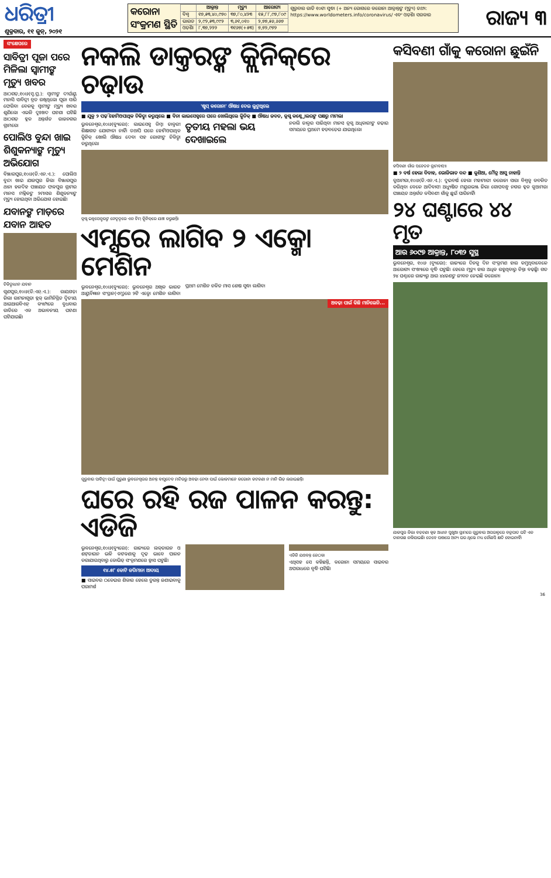ଧରିତ୍ରୀ
ଶୁକ୍ରବାର, ୧୧ ଜୁନ୍, ୨୦୨୧
କରୋନା ସଂକ୍ରମଣ ସ୍ଥିତି
| | ଆକ୍ରାନ୍ତ | ମୃତ୍ୟୁ | ଆରୋଗ୍ୟ |
| --- | --- | --- | --- |
| ବିଶ୍ୱ | ୧୭,୫୩,୪୦,୯୭୦ | ୩୭,୮୦,୪୨୩ | ୧୫,୮୮,୯୭,୮୦୯ |
| ଭାରତ | ୨,୯୨,୫୩,୯୯୨ | ୩,୬୧,୦୧୦ | ୨,୭୭,୫୬,୬୬୭ |
| ଓଡ଼ିଶା | ୮,୩୭,୨୨୨ | ୩୧୬୭(+୫୩) | ୭,୭୨,୯୭୨ |
ଗୁରୁବାର ରାତି ୧୦ଟା ସୁଦ୍ଧା (+ ଅନ୍ୟ ରୋଗରେ କରୋନା ଆକ୍ରାନ୍ତଙ୍କ ମୃତ୍ୟୁ) ତଥ୍ୟ: https://www.worldometers.info/coronavirus/ ଏବଂ ଓଡ଼ିଶା ସରକାର
ରାଜ୍ୟ ୩
ସଂକ୍ଷେପରେ
ସାବିତ୍ରୀ ପୂଜା ପରେ ମିଳିଲା ସ୍ୱାମୀଙ୍କ ମୃତ୍ୟୁ ଖବର
ଆଠଗଡ଼,୧୦।୬(ସ୍ୱ.ପ୍ର.): ସ୍ୱାମୀଙ୍କ ଦୀର୍ଘାୟୁ ମନାସି ସାବିତ୍ରୀ ବ୍ରତ ରଖିଥିଲେ। ପୂଜା ସାରି ଫେରିବା ବେଳକୁ ସ୍ୱାମୀଙ୍କ ମୃତ୍ୟୁ ଖବର ଶୁଣିଲେ। ଏଭଳି ଦୁଃଖଦ ଘଟଣା ଘଟିଛି ଆଠଗଡ଼ ବ୍ଲକ ଅନ୍ତର୍ଗତ ରାଜନଗର ଗ୍ରାମରେ।
ପୋଲିଓ ବୁନ୍ଦା ଖାଇ ଶିଶୁକନ୍ୟାଙ୍କ ମୃତ୍ୟୁ ଅଭିଯୋଗ
ବିଞ୍ଝାରପୁର,୧୦।୬(ଡି.ଏନ.ଏ.): ପୋଲିଓ ବୁନ୍ଦା ଖାଇ ଯାଜପୁର ଜିଲା ବିଞ୍ଝାରପୁର ଥାନା ହଳଦିହ ପଞ୍ଚାୟତ ଫଳପୁର ଗ୍ରାମର ମାନସ ମଲ୍ଲିକଙ୍କ ୨ମାସର ଶିଶୁକନ୍ୟାଙ୍କ ମୃତ୍ୟୁ ହୋଇଥିବା ଅଭିଯୋଗ ହୋଇଛି।
ଯବାନଙ୍କ ମାଡ଼ରେ ଯବାନ ଆହତ
ଚିକିତ୍ସାଧୀନ ଯବାନ
ଗୁଣପୁର,୧୦।୬(ଡି.ଏନ୍.ଏ.): ରାୟଗଡ଼ା ଜିଲା ରାମନାଗୁଡ଼ା ବ୍ଲକ୍ ଭାମିନିସ୍ଥିତ ଦ୍ୱିତୀୟ ଆଇଆରବିଏନ୍ କ୍ୟାମ୍ପରେ ବୁଧବାର ରାତିରେ ଏକ ଅଭାବନୀୟ ଘଟଣା ଘଟିଯାଇଛି।
ନକଲି ଡାକ୍ତରଙ୍କ କ୍ଲିନିକ୍‌ରେ ଚଢ଼ାଉ
'ଷ୍ଟପ୍ କରୋନା' ଔଷଧ ଦେଇ ଲୁଟୁଥିଲେ
■ ଯୁକ୍ତ ୨ ପଢ଼ି ହୋମିଓପାଥିକ ଚିକିତ୍ସା କରୁଥିଲେ ■ ବିନା ଲାଇସେନ୍ସରେ ଘରେ ଖୋଲିଥିଲେ କ୍ଲିନିକ୍ ■ ଔଷଧ ଜବତ, ଡ୍ରଗ୍ସ କଣ୍ଟ୍ରୋଲରଙ୍କ ପକ୍ଷରୁ ମାମଲା
ଭୁବନେଶ୍ୱର,୧୦।୬(ବ୍ୟୁରୋ): ଲାଇସେନ୍ସ କିମ୍ବା ଡାକ୍ତରୀ ଶିକ୍ଷାଗତ ଯୋଗ୍ୟତା ନାହିଁ। ତଥାପି ଘରେ ହୋମିଓପାଥିକ କ୍ଲିନିକ୍ ଖୋଲି ଔଷଧ ଦେବା ସହ ରୋଗୀଙ୍କ ଚିକିତ୍ସା କରୁଥିଲେ।
ତୃତୀୟ ମହଲା ଭୟ ଦେଖାଇଲେ
ନକଲି ଡାକ୍ତର ସାଜିଥିବା ମାନସ ଡ୍ରଗ୍ସ ଅଧିକାରୀଙ୍କ ଚଢ଼ାଉ ସମୟରେ ପ୍ରଥମେ ହଡ଼ବଡ଼େଇ ଯାଇଥିଲେ।
ଡ୍ରଗ୍ସ ଇନ୍ସପେକ୍ଟରଙ୍କ ନେତୃତ୍ୱରେ ଏକ ଟିମ୍ କ୍ଲିନିକ୍‌ରେ ଯାଞ୍ଚ କରୁଛନ୍ତି।
ଏମ୍ସରେ ଲାଗିବ ୨ ଏକ୍ମୋ ମେଶିନ
ଭୁବନେଶ୍ୱର,୧୦।୬(ବ୍ୟୁରୋ): ଭୁବନେଶ୍ୱର ଅଖିଳ ଭାରତ ଆୟୁର୍ବିଜ୍ଞାନ ସଂସ୍ଥାନ(ଏମ୍ସ)ରେ ୨ଟି ଏକ୍ମୋ ମେଶିନ ଲାଗିବ। ପ୍ରଥମ ମେଶିନ ଚଳିତ ମାସ ଶେଷ ସୁଦ୍ଧା ଲାଗିବ।
ଅବଢ଼ା ପାଇଁ କିଛି ମାନିଲେନି...
ଗୁରୁବାର ସାବିତ୍ରୀ ପାଇଁ ପୁରୁଣା ଭୁବନେଶ୍ୱରର ଅନନ୍ତ ବାସୁଦେବ ମନ୍ଦିରରୁ ଅବଢ଼ା ନେବା ପାଇଁ ଲୋକମାନେ କରୋନା କଟକଣା ନ ମାନି ଭିଡ଼ ଲଗାଇଛନ୍ତି।
ଘରେ ରହି ରଜ ପାଳନ କରନ୍ତୁ: ଏଡିଜି
ଭୁବନେଶ୍ୱର,୧୦।୬(ବ୍ୟୁରୋ): ରାଜ୍ୟରେ ଲକ୍‌ଡାଉନ ଓ ଶଟ୍‌ଡାଉନ ଭଳି କଟକଣାକୁ ଦୃଢ଼ ଭାବେ ପାଳନ କରାଯାଉଥିବାରୁ କୋଭିଡ୍ ସଂକ୍ରମଣରେ ହ୍ରାସ ଘଟୁଛି।
୧୪.୫୮ କୋଟି ଜରିମାନା ଆଦାୟ
■ ସାଇବର ଠକେଇର ଶିକାର ହେଲେ ତୁରନ୍ତ ଜଣାଇବାକୁ ପରାମର୍ଶ
ଏଡିଜି ଯଶବନ୍ତ ଜେଠୱା
ଏଥିସହ ସେ କହିଛନ୍ତି, କରୋନା ସମୟରେ ସାଇବର ଅପରାଧରେ ବୃଦ୍ଧି ଘଟିଛି।
କସିବଣୀ ଗାଁକୁ କରୋନା ଛୁଇଁନି
କସିବଣୀ ଗାଁର ସଚେତନ ଗ୍ରାମବାସୀ।
■ ୨ ବର୍ଷ ହେଲା ବିବାହ, ଭୋଜିଭାତ ବନ୍ଦ ■ କୁଣିଆ, ମୈତ୍ର ଆସୁ ନାହାନ୍ତି
କୁଆମରା,୧୦।୬(ଡି.ଏନ.ଏ.): ଦୁଇବର୍ଷ ହେଲା ମହାମାରୀ କରୋନା ସାରା ବିଶ୍ୱକୁ କବଳିତ କରିଥିବା ବେଳେ ଆଦିବାସୀ ଅଧ୍ୟୁଷିତ ମୟୂରଭଞ୍ଜ ଜିଲା ଗୋପବନ୍ଧୁ ନଗର ବ୍ଲକ କୁଆମରା ପଞ୍ଚାୟତ ଅନ୍ତର୍ଗତ କସିବଣୀ ଗାଁକୁ ଛୁଇଁ ପାରିନାହିଁ।
୨୪ ଘଣ୍ଟାରେ ୪୪ ମୃତ
ଆଉ ୬୦୯୭ ଆକ୍ରାନ୍ତ, ୮୦୩୨ ସୁସ୍ଥ
ଭୁବନେଶ୍ୱର, ୧୦।୬ (ବ୍ୟୁରୋ): ରାଜ୍ୟରେ ଦିନକୁ ଦିନ ସଂକ୍ରମଣ ହାର କମୁଥିବାବେଳେ ଆରୋଗ୍ୟ ସଂଖ୍ୟାରେ ବୃଦ୍ଧି ଘଟୁଛି। ହେଲେ ମୃତ୍ୟୁ ହାର ଅଧିକ ରହୁଥିବାରୁ ଚିନ୍ତା ବଢ଼ୁଛି। ଗତ ୨୪ ଘଣ୍ଟାରେ ରାଜ୍ୟରୁ ଆଉ ୪୪ଜଣଙ୍କ ଜୀବନ ନେଇଛି କରୋନା।
ଯାଜପୁର ଜିଲା ବଡ଼ଚଣା ବ୍ଲକ ଅଧୀନ ସୁଖୁଆ ଗ୍ରାମରେ ଗୁରୁବାର ଅପରାହ୍ନରେ ବଜ୍ରପାତ ଘଟି ଏକ ତାଳଗଛ ଜଳିଯାଇଛି। ତେବେ ପାଖରେ ଅନ୍ୟ ଘର ଥିଲେ ମଧ୍ୟ କୌଣସି କ୍ଷତି ହୋଇନାହିଁ।
36